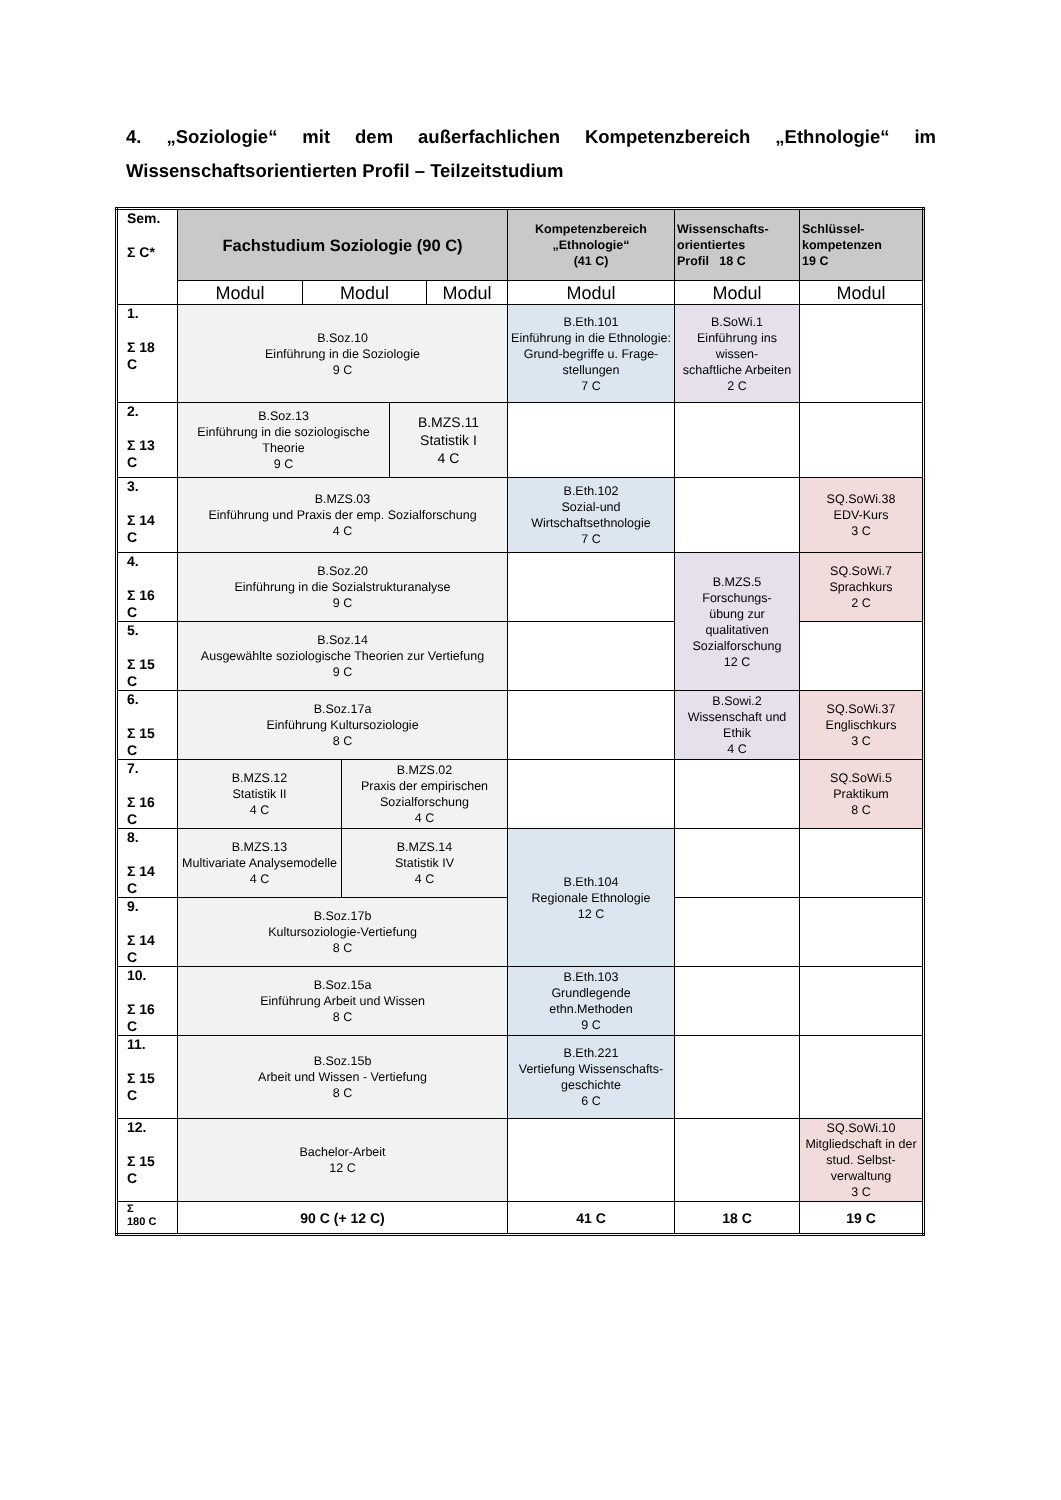4. „Soziologie“ mit dem außerfachlichen Kompetenzbereich „Ethnologie“ im Wissenschaftsorientierten Profil – Teilzeitstudium
| Sem. Σ C* | Fachstudium Soziologie (90 C) | | | | | Kompetenzbereich „Ethnologie“ (41 C) | Wissenschafts- orientiertes Profil 18 C | Schlüssel- kompetenzen 19 C |
| | Modul | Modul | | | Modul | Modul | Modul | Modul |
| 1. Σ 18 C | B.Soz.10 Einführung in die Soziologie 9 C | | | | | B.Eth.101 Einführung in die Ethnologie: Grund-begriffe u. Frage-stellungen 7 C | B.SoWi.1 Einführung ins wissen- schaftliche Arbeiten 2 C | |
| 2. Σ 13 C | B.Soz.13 Einführung in die soziologische Theorie 9 C | | | B.MZS.11 Statistik I 4 C | | | | |
| 3. Σ 14 C | B.MZS.03 Einführung und Praxis der emp. Sozialforschung 4 C | | | | | B.Eth.102 Sozial-und Wirtschaftsethnologie 7 C | | SQ.SoWi.38 EDV-Kurs 3 C |
| 4. Σ 16 C | B.Soz.20 Einführung in die Sozialstrukturanalyse 9 C | | | | | | B.MZS.5 Forschungs- übung zur qualitativen Sozialforschung 12 C | SQ.SoWi.7 Sprachkurs 2 C |
| 5. Σ 15 C | B.Soz.14 Ausgewählte soziologische Theorien zur Vertiefung 9 C | | | | | | | |
| 6. Σ 15 C | B.Soz.17a Einführung Kultursoziologie 8 C | | | | | | B.Sowi.2 Wissenschaft und Ethik 4 C | SQ.SoWi.37 Englischkurs 3 C |
| 7. Σ 16 C | B.MZS.12 Statistik II 4 C | | B.MZS.02 Praxis der empirischen Sozialforschung 4 C | | | | | SQ.SoWi.5 Praktikum 8 C |
| 8. Σ 14 C | B.MZS.13 Multivariate Analysemodelle 4 C | | B.MZS.14 Statistik IV 4 C | | | B.Eth.104 Regionale Ethnologie 12 C | | |
| 9. Σ 14 C | B.Soz.17b Kultursoziologie-Vertiefung 8 C | | | | | | | |
| 10. Σ 16 C | B.Soz.15a Einführung Arbeit und Wissen 8 C | | | | | B.Eth.103 Grundlegende ethn.Methoden 9 C | | |
| 11. Σ 15 C | B.Soz.15b Arbeit und Wissen - Vertiefung 8 C | | | | | B.Eth.221 Vertiefung Wissenschafts- geschichte 6 C | | |
| 12. Σ 15 C | Bachelor-Arbeit 12 C | | | | | | | SQ.SoWi.10 Mitgliedschaft in der stud. Selbst- verwaltung 3 C |
| Σ 180 C | 90 C (+ 12 C) | | | | | 41 C | 18 C | 19 C |